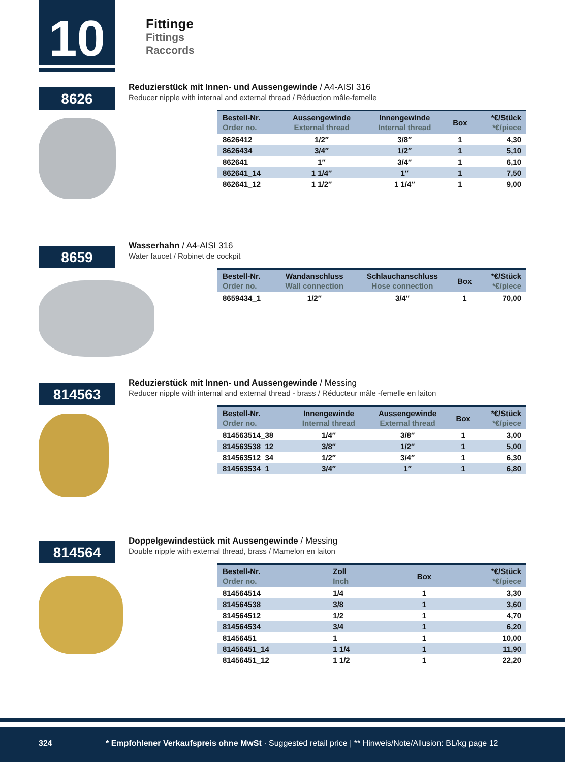10 Fittinge
Fittings
Raccords
8626
Reduzierstück mit Innen- und Aussengewinde / A4-AISI 316
Reducer nipple with internal and external thread / Réduction mâle-femelle
| Bestell-Nr. Order no. | Aussengewinde External thread | Innengewinde Internal thread | Box | *€/Stück *€/piece |
| --- | --- | --- | --- | --- |
| 8626412 | 1/2″ | 3/8″ | 1 | 4,30 |
| 8626434 | 3/4″ | 1/2″ | 1 | 5,10 |
| 862641 | 1″ | 3/4″ | 1 | 6,10 |
| 862641_14 | 1 1/4″ | 1″ | 1 | 7,50 |
| 862641_12 | 1 1/2″ | 1 1/4″ | 1 | 9,00 |
8659
Wasserhahn / A4-AISI 316
Water faucet / Robinet de cockpit
| Bestell-Nr. Order no. | Wandanschluss Wall connection | Schlauchanschluss Hose connection | Box | *€/Stück *€/piece |
| --- | --- | --- | --- | --- |
| 8659434_1 | 1/2″ | 3/4″ | 1 | 70,00 |
814563
Reduzierstück mit Innen- und Aussengewinde / Messing
Reducer nipple with internal and external thread - brass / Réducteur mâle -femelle en laiton
| Bestell-Nr. Order no. | Innengewinde Internal thread | Aussengewinde External thread | Box | *€/Stück *€/piece |
| --- | --- | --- | --- | --- |
| 814563514_38 | 1/4″ | 3/8″ | 1 | 3,00 |
| 814563538_12 | 3/8″ | 1/2″ | 1 | 5,00 |
| 814563512_34 | 1/2″ | 3/4″ | 1 | 6,30 |
| 814563534_1 | 3/4″ | 1″ | 1 | 6,80 |
814564
Doppelgewindestück mit Aussengewinde / Messing
Double nipple with external thread, brass / Mamelon en laiton
| Bestell-Nr. Order no. | Zoll Inch | | Box | *€/Stück *€/piece |
| --- | --- | --- | --- | --- |
| 814564514 | 1/4 | | 1 | 3,30 |
| 814564538 | 3/8 | | 1 | 3,60 |
| 814564512 | 1/2 | | 1 | 4,70 |
| 814564534 | 3/4 | | 1 | 6,20 |
| 81456451 | 1 | | 1 | 10,00 |
| 81456451_14 | 1 1/4 | | 1 | 11,90 |
| 81456451_12 | 1 1/2 | | 1 | 22,20 |
324 * Empfohlener Verkaufspreis ohne MwSt · Suggested retail price | ** Hinweis/Note/Allusion: BL/kg page 12